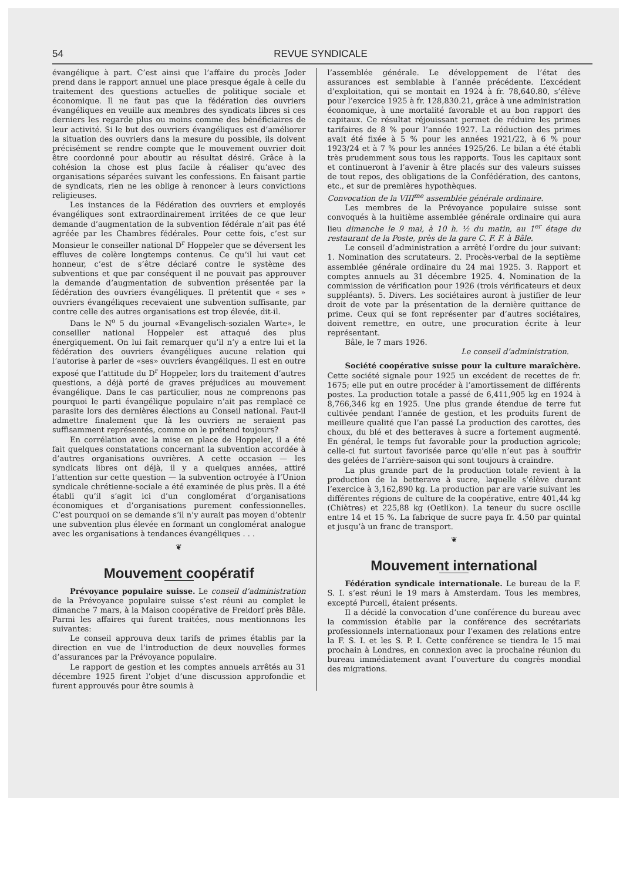54 REVUE SYNDICALE
évangélique à part. C’est ainsi que l’affaire du procès Joder prend dans le rapport annuel une place presque égale à celle du traitement des questions actuelles de politique sociale et économique. Il ne faut pas que la fédération des ouvriers évangéliques en veuille aux membres des syndicats libres si ces derniers les regarde plus ou moins comme des bénéficiaires de leur activité. Si le but des ouvriers évangéliques est d’améliorer la situation des ouvriers dans la mesure du possible, ils doivent précisément se rendre compte que le mouvement ouvrier doit être coordonné pour aboutir au résultat désiré. Grâce à la cohésion la chose est plus facile à réaliser qu’avec des organisations séparées suivant les confessions. En faisant partie de syndicats, rien ne les oblige à renoncer à leurs convictions religieuses.
Les instances de la Fédération des ouvriers et employés évangéliques sont extraordinairement irritées de ce que leur demande d’augmentation de la subvention fédérale n’ait pas été agréée par les Chambres fédérales. Pour cette fois, c’est sur Monsieur le conseiller national D<sup>r</sup> Hoppeler que se déversent les effluves de colère longtemps contenus. Ce qu’il lui vaut cet honneur, c’est de s’être déclaré contre le système des subventions et que par conséquent il ne pouvait pas approuver la demande d’augmentation de subvention présentée par la fédération des ouvriers évangéliques. Il prétentit que « ses » ouvriers évangéliques recevaient une subvention suffisante, par contre celle des autres organisations est trop élevée, dit-il.
Dans le N<sup>o</sup> 5 du journal «Evangelisch-sozialen Warte», le conseiller national Hoppeler est attaqué des plus énergiquement. On lui fait remarquer qu’il n’y a entre lui et la fédération des ouvriers évangéliques aucune relation qui l’autorise à parler de «ses» ouvriers évangéliques. Il est en outre exposé que l’attitude du D<sup>r</sup> Hoppeler, lors du traitement d’autres questions, a déjà porté de graves préjudices au mouvement évangélique. Dans le cas particulier, nous ne comprenons pas pourquoi le parti évangélique populaire n’ait pas remplacé ce parasite lors des dernières élections au Conseil national. Faut-il admettre finalement que là les ouvriers ne seraient pas suffisamment représentés, comme on le prétend toujours?
En corrélation avec la mise en place de Hoppeler, il a été fait quelques constatations concernant la subvention accordée à d’autres organisations ouvrières. A cette occasion — les syndicats libres ont déjà, il y a quelques années, attiré l’attention sur cette question — la subvention octroyée à l’Union syndicale chrétienne-sociale a été examinée de plus près. Il a été établi qu’il s’agit ici d’un conglomérat d’organisations économiques et d’organisations purement confessionnelles. C’est pourquoi on se demande s’il n’y aurait pas moyen d’obtenir une subvention plus élevée en formant un conglomérat analogue avec les organisations à tendances évangéliques . . .
❦
Mouvement coopératif
Prévoyance populaire suisse. Le conseil d’administration de la Prévoyance populaire suisse s’est réuni au complet le dimanche 7 mars, à la Maison coopérative de Freidorf près Bâle. Parmi les affaires qui furent traitées, nous mentionnons les suivantes:
Le conseil approuva deux tarifs de primes établis par la direction en vue de l’introduction de deux nouvelles formes d’assurances par la Prévoyance populaire.
Le rapport de gestion et les comptes annuels arrêtés au 31 décembre 1925 firent l’objet d’une discussion approfondie et furent approuvés pour être soumis à
l’assemblée générale. Le développement de l’état des assurances est semblable à l’année précédente. L’excédent d’exploitation, qui se montait en 1924 à fr. 78,640.80, s’élève pour l’exercice 1925 à fr. 128,830.21, grâce à une administration économique, à une mortalité favorable et au bon rapport des capitaux. Ce résultat réjouissant permet de réduire les primes tarifaires de 8 % pour l’année 1927. La réduction des primes avait été fixée à 5 % pour les années 1921/22, à 6 % pour 1923/24 et à 7 % pour les années 1925/26. Le bilan a été établi très prudemment sous tous les rapports. Tous les capitaux sont et continueront à l’avenir à être placés sur des valeurs suisses de tout repos, des obligations de la Confédération, des cantons, etc., et sur de premières hypothèques.
Convocation de la VIII<sup>me</sup> assemblée générale ordinaire.
Les membres de la Prévoyance populaire suisse sont convoqués à la huitième assemblée générale ordinaire qui aura lieu dimanche le 9 mai, à 10 h. ½ du matin, au 1<sup>er</sup> étage du restaurant de la Poste, près de la gare C. F. F. à Bâle.
Le conseil d’administration a arrêté l’ordre du jour suivant: 1. Nomination des scrutateurs. 2. Procès-verbal de la septième assemblée générale ordinaire du 24 mai 1925. 3. Rapport et comptes annuels au 31 décembre 1925. 4. Nomination de la commission de vérification pour 1926 (trois vérificateurs et deux suppléants). 5. Divers. Les sociétaires auront à justifier de leur droit de vote par la présentation de la dernière quittance de prime. Ceux qui se font représenter par d’autres sociétaires, doivent remettre, en outre, une procuration écrite à leur représentant.
Bâle, le 7 mars 1926.
Le conseil d’administration.
Société coopérative suisse pour la culture maraîchère. Cette société signale pour 1925 un excédent de recettes de fr. 1675; elle put en outre procéder à l’amortissement de différents postes. La production totale a passé de 6,411,905 kg en 1924 à 8,766,346 kg en 1925. Une plus grande étendue de terre fut cultivée pendant l’année de gestion, et les produits furent de meilleure qualité que l’an passé La production des carottes, des choux, du blé et des betteraves à sucre a fortement augmenté. En général, le temps fut favorable pour la production agricole; celle-ci fut surtout favorisée parce qu’elle n’eut pas à souffrir des gelées de l’arrière-saison qui sont toujours à craindre.
La plus grande part de la production totale revient à la production de la betterave à sucre, laquelle s’élève durant l’exercice à 3,162,890 kg. La production par are varie suivant les différentes régions de culture de la coopérative, entre 401,44 kg (Chiètres) et 225,88 kg (Oetlikon). La teneur du sucre oscille entre 14 et 15 %. La fabrique de sucre paya fr. 4.50 par quintal et jusqu’à un franc de transport.
❦
Mouvement international
Fédération syndicale internationale. Le bureau de la F. S. I. s’est réuni le 19 mars à Amsterdam. Tous les membres, excepté Purcell, étaient présents.
Il a décidé la convocation d’une conférence du bureau avec la commission établie par la conférence des secrétariats professionnels internationaux pour l’examen des relations entre la F. S. I. et les S. P. I. Cette conférence se tiendra le 15 mai prochain à Londres, en connexion avec la prochaine réunion du bureau immédiatement avant l’ouverture du congrès mondial des migrations.